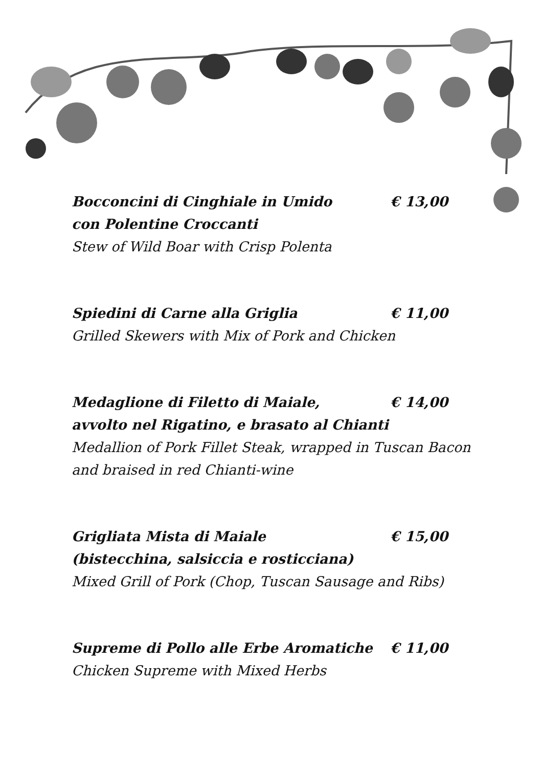Bocconcini di Cinghiale in Umido € 13,00
con Polentine Croccanti
Stew of Wild Boar with Crisp Polenta
Spiedini di Carne alla Griglia € 11,00
Grilled Skewers with Mix of Pork and Chicken
Medaglione di Filetto di Maiale, € 14,00
avvolto nel Rigatino, e brasato al Chianti
Medallion of Pork Fillet Steak, wrapped in Tuscan Bacon and braised in red Chianti-wine
Grigliata Mista di Maiale € 15,00
(bistecchina, salsiccia e rosticciana)
Mixed Grill of Pork (Chop, Tuscan Sausage and Ribs)
Supreme di Pollo alle Erbe Aromatiche € 11,00
Chicken Supreme with Mixed Herbs